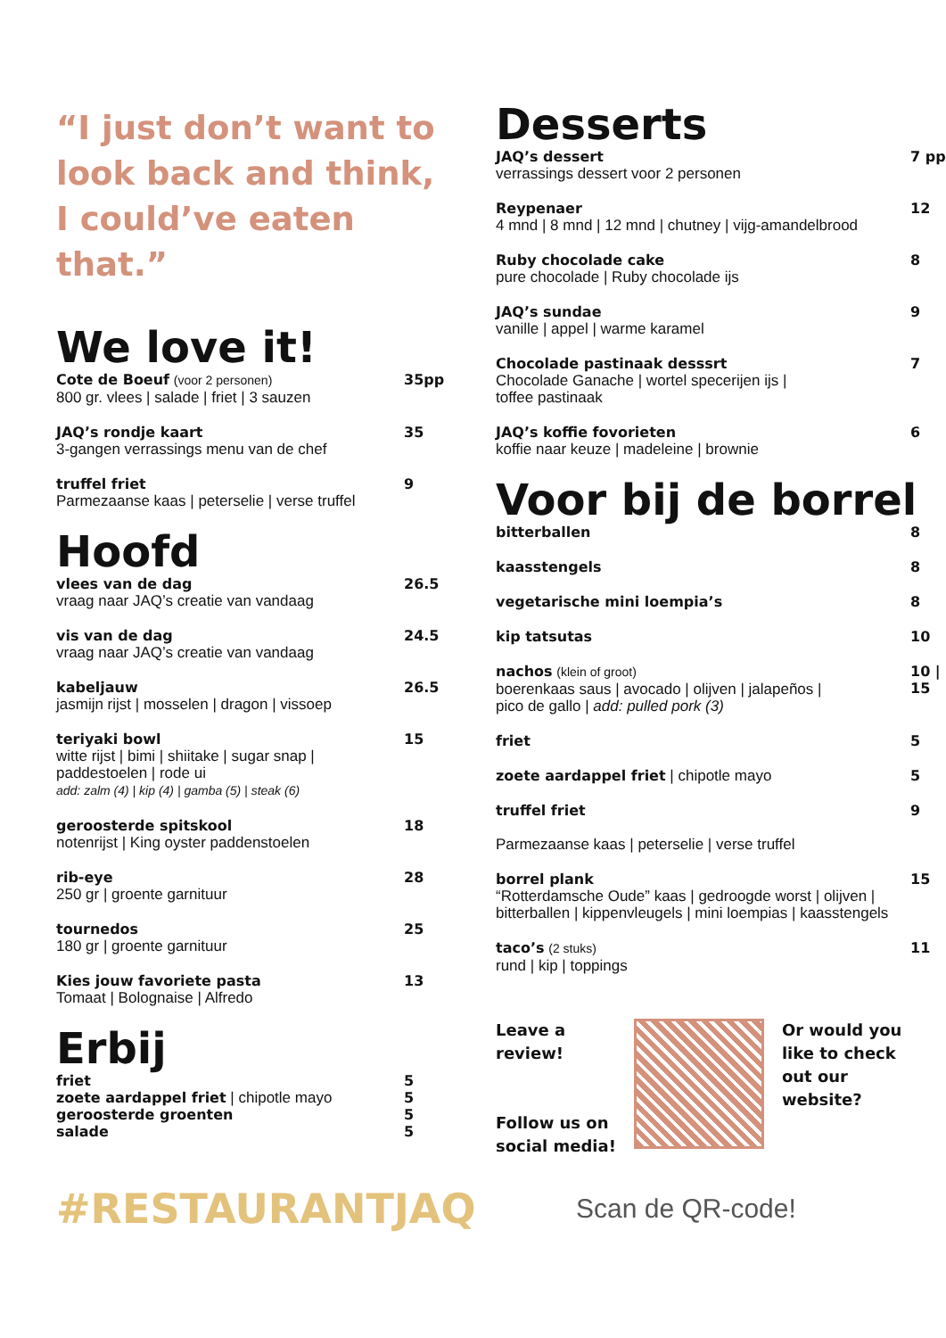“I just don’t want to look back and think, I could’ve eaten that.”
We love it!
Cote de Boeuf (voor 2 personen)
800 gr. vlees | salade | friet | 3 sauzen
35pp
JAQ’s rondje kaart
3-gangen verrassings menu van de chef
35
truffel friet
Parmezaanse kaas | peterselie | verse truffel
9
Hoofd
vlees van de dag
vraag naar JAQ’s creatie van vandaag
26.5
vis van de dag
vraag naar JAQ’s creatie van vandaag
24.5
kabeljauw
jasmijn rijst | mosselen | dragon | vissoep
26.5
teriyaki bowl
witte rijst | bimi | shiitake | sugar snap |
paddestoelen | rode ui
add: zalm (4) | kip (4) | gamba (5) | steak (6)
15
geroosterde spitskool
notenrijst | King oyster paddenstoelen
18
rib-eye
250 gr | groente garnituur
28
tournedos
180 gr | groente garnituur
25
Kies jouw favoriete pasta
Tomaat | Bolognaise | Alfredo
13
Erbij
friet
zoete aardappel friet | chipotle mayo
geroosterde groenten
salade
5
5
5
5
#RESTAURANTJAQ
Desserts
JAQ’s dessert
verrassings dessert voor 2 personen
7 pp
Reypenaer
4 mnd | 8 mnd | 12 mnd | chutney | vijg-amandelbrood
12
Ruby chocolade cake
pure chocolade | Ruby chocolade ijs
8
JAQ’s sundae
vanille | appel | warme karamel
9
Chocolade pastinaak desssrt
Chocolade Ganache | wortel specerijen ijs |
toffee pastinaak
7
JAQ’s koffie fovorieten
koffie naar keuze | madeleine | brownie
6
Voor bij de borrel
bitterballen 8
kaasstengels 8
vegetarische mini loempia’s 8
kip tatsutas 10
nachos (klein of groot)
boerenkaas saus | avocado | olijven | jalapeños |
pico de gallo | add: pulled pork (3)
10 | 15
friet 5
zoete aardappel friet | chipotle mayo
5
truffel friet
Parmezaanse kaas | peterselie | verse truffel
9
borrel plank
“Rotterdamsche Oude” kaas | gedroogde worst | olijven |
bitterballen | kippenvleugels | mini loempias | kaasstengels
15
taco’s (2 stuks)
rund | kip | toppings
11
Leave a
review!
Follow us on
social media!
Or would you
like to check
out our
website?
Scan de QR-code!